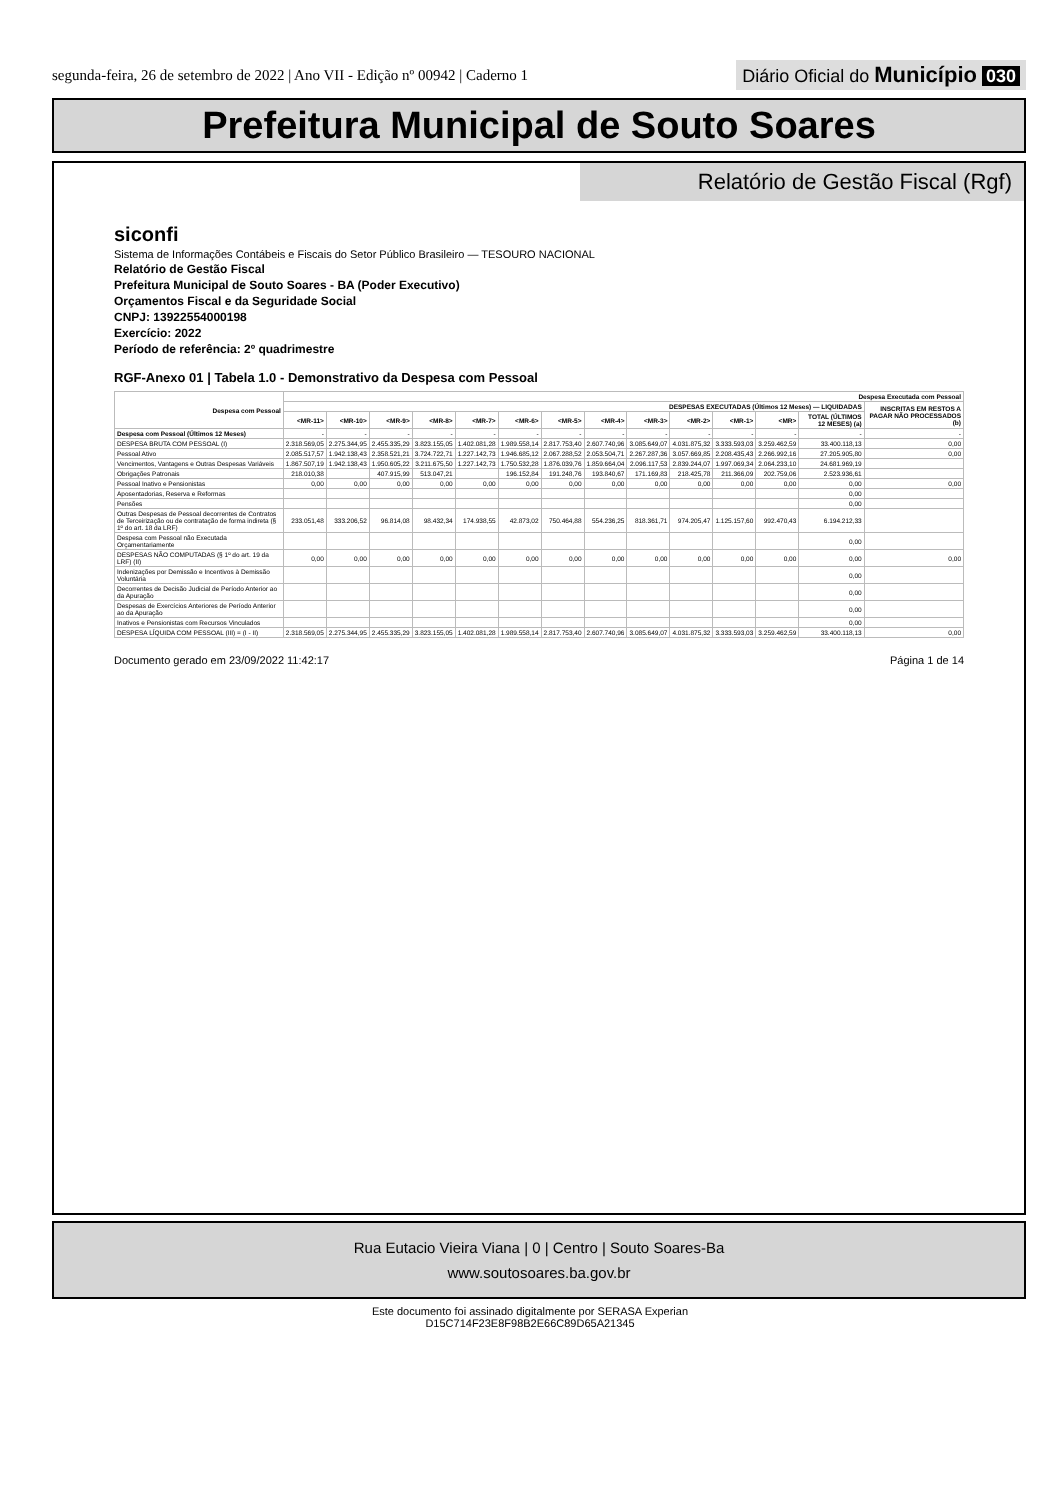segunda-feira, 26 de setembro de 2022 | Ano VII - Edição nº 00942 | Caderno 1
Diário Oficial do Município 030
Prefeitura Municipal de Souto Soares
Relatório de Gestão Fiscal (Rgf)
siconfi
Sistema de Informações Contábeis e Fiscais do Setor Público Brasileiro — TESOURO NACIONAL
Relatório de Gestão Fiscal
Prefeitura Municipal de Souto Soares - BA (Poder Executivo)
Orçamentos Fiscal e da Seguridade Social
CNPJ: 13922554000198
Exercício: 2022
Período de referência: 2º quadrimestre
RGF-Anexo 01 | Tabela 1.0 - Demonstrativo da Despesa com Pessoal
| Despesa com Pessoal | Despesa Executada com Pessoal | | | | | | | | | | | | | |
| --- | --- | --- | --- | --- | --- | --- | --- | --- | --- | --- | --- | --- | --- | --- |
| | DESPESAS EXECUTADAS (Últimos 12 Meses) — LIQUIDADAS | | | | | | | | | | | | | INSCRITAS EM RESTOS A PAGAR NÃO PROCESSADOS (b) |
| | <MR-11> | <MR-10> | <MR-9> | <MR-8> | <MR-7> | <MR-6> | <MR-5> | <MR-4> | <MR-3> | <MR-2> | <MR-1> | <MR> | TOTAL (ÚLTIMOS 12 MESES) (a) | |
| Despesa com Pessoal (Últimos 12 Meses) | - | - | - | - | - | - | - | - | - | - | - | - | - | - |
| DESPESA BRUTA COM PESSOAL (I) | 2.318.569,05 | 2.275.344,95 | 2.455.335,29 | 3.823.155,05 | 1.402.081,28 | 1.989.558,14 | 2.817.753,40 | 2.607.740,96 | 3.085.649,07 | 4.031.875,32 | 3.333.593,03 | 3.259.462,59 | 33.400.118,13 | 0,00 |
| Pessoal Ativo | 2.085.517,57 | 1.942.138,43 | 2.358.521,21 | 3.724.722,71 | 1.227.142,73 | 1.946.685,12 | 2.067.288,52 | 2.053.504,71 | 2.267.287,36 | 3.057.669,85 | 2.208.435,43 | 2.266.992,16 | 27.205.905,80 | 0,00 |
| Vencimentos, Vantagens e Outras Despesas Variáveis | 1.867.507,19 | 1.942.138,43 | 1.950.605,22 | 3.211.675,50 | 1.227.142,73 | 1.750.532,28 | 1.876.039,76 | 1.859.664,04 | 2.096.117,53 | 2.839.244,07 | 1.997.069,34 | 2.064.233,10 | 24.681.969,19 | |
| Obrigações Patronais | 218.010,38 | | 407.915,99 | 513.047,21 | | 196.152,84 | 191.248,76 | 193.840,67 | 171.169,83 | 218.425,78 | 211.366,09 | 202.759,06 | 2.523.936,61 | |
| Pessoal Inativo e Pensionistas | 0,00 | 0,00 | 0,00 | 0,00 | 0,00 | 0,00 | 0,00 | 0,00 | 0,00 | 0,00 | 0,00 | 0,00 | 0,00 | 0,00 |
| Aposentadorias, Reserva e Reformas | | | | | | | | | | | | | 0,00 | |
| Pensões | | | | | | | | | | | | | 0,00 | |
| Outras Despesas de Pessoal decorrentes de Contratos de Terceirização ou de contratação de forma indireta (§ 1º do art. 18 da LRF) | 233.051,48 | 333.206,52 | 96.814,08 | 98.432,34 | 174.938,55 | 42.873,02 | 750.464,88 | 554.236,25 | 818.361,71 | 974.205,47 | 1.125.157,60 | 992.470,43 | 6.194.212,33 | |
| Despesa com Pessoal não Executada Orçamentariamente | | | | | | | | | | | | | 0,00 | |
| DESPESAS NÃO COMPUTADAS (§ 1º do art. 19 da LRF) (II) | 0,00 | 0,00 | 0,00 | 0,00 | 0,00 | 0,00 | 0,00 | 0,00 | 0,00 | 0,00 | 0,00 | 0,00 | 0,00 | 0,00 |
| Indenizações por Demissão e Incentivos à Demissão Voluntária | | | | | | | | | | | | | 0,00 | |
| Decorrentes de Decisão Judicial de Período Anterior ao da Apuração | | | | | | | | | | | | | 0,00 | |
| Despesas de Exercícios Anteriores de Período Anterior ao da Apuração | | | | | | | | | | | | | 0,00 | |
| Inativos e Pensionistas com Recursos Vinculados | | | | | | | | | | | | | 0,00 | |
| DESPESA LÍQUIDA COM PESSOAL (III) = (I - II) | 2.318.569,05 | 2.275.344,95 | 2.455.335,29 | 3.823.155,05 | 1.402.081,28 | 1.989.558,14 | 2.817.753,40 | 2.607.740,96 | 3.085.649,07 | 4.031.875,32 | 3.333.593,03 | 3.259.462,59 | 33.400.118,13 | 0,00 |
Documento gerado em 23/09/2022 11:42:17 Página 1 de 14
Rua Eutacio Vieira Viana | 0 | Centro | Souto Soares-Ba
www.soutosoares.ba.gov.br
Este documento foi assinado digitalmente por SERASA Experian
D15C714F23E8F98B2E66C89D65A21345